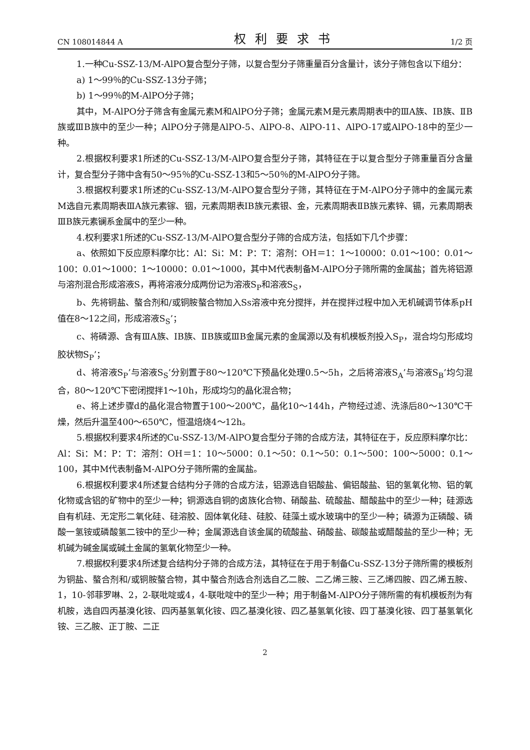CN 108014844 A 权利要求书 1/2 页
1.一种Cu-SSZ-13/M-AlPO复合型分子筛，以复合型分子筛重量百分含量计，该分子筛包含以下组分：
a) 1～99％的Cu-SSZ-13分子筛；
b) 1～99％的M-AlPO分子筛；
其中，M-AlPO分子筛含有金属元素M和AlPO分子筛；金属元素M是元素周期表中的ⅢA族、IB族、ⅡB族或ⅢB族中的至少一种；AlPO分子筛是AlPO-5、AlPO-8、AlPO-11、AlPO-17或AlPO-18中的至少一种。
2.根据权利要求1所述的Cu-SSZ-13/M-AlPO复合型分子筛，其特征在于以复合型分子筛重量百分含量计，复合型分子筛中含有50～95％的Cu-SSZ-13和5～50％的M-AlPO分子筛。
3.根据权利要求1所述的Cu-SSZ-13/M-AlPO复合型分子筛，其特征在于M-AlPO分子筛中的金属元素M选自元素周期表ⅢA族元素镓、铟，元素周期表IB族元素银、金，元素周期表ⅡB族元素锌、镉，元素周期表ⅢB族元素镧系金属中的至少一种。
4.权利要求1所述的Cu-SSZ-13/M-AlPO复合型分子筛的合成方法，包括如下几个步骤：
a、依照如下反应原料摩尔比：Al：Si：M：P：T：溶剂：OH＝1：1～10000：0.01～100：0.01～100：0.01～1000：1～10000：0.01～1000，其中M代表制备M-AlPO分子筛所需的金属盐；首先将铝源与溶剂混合形成溶液S，再将溶液分成两份记为溶液S<sub>P</sub>和溶液S<sub>S</sub>，
b、先将铜盐、螯合剂和/或铜胺螯合物加入Ss溶液中充分搅拌，并在搅拌过程中加入无机碱调节体系pH值在8～12之间，形成溶液S<sub>S</sub>’；
c、将磷源、含有ⅢA族、IB族、ⅡB族或ⅢB金属元素的金属源以及有机模板剂投入S<sub>P</sub>，混合均匀形成均胶状物S<sub>P</sub>’；
d、将溶液S<sub>P</sub>’与溶液S<sub>S</sub>’分别置于80～120℃下预晶化处理0.5～5h，之后将溶液S<sub>A</sub>’与溶液S<sub>B</sub>’均匀混合，80～120℃下密闭搅拌1～10h，形成均匀的晶化混合物；
e、将上述步骤d的晶化混合物置于100～200℃，晶化10～144h，产物经过滤、洗涤后80～130℃干燥，然后升温至400～650℃，恒温焙烧4～12h。
5.根据权利要求4所述的Cu-SSZ-13/M-AlPO复合型分子筛的合成方法，其特征在于，反应原料摩尔比：Al：Si：M：P：T：溶剂：OH＝1：10～5000：0.1～50：0.1～50：0.1～500：100～5000：0.1～100，其中M代表制备M-AlPO分子筛所需的金属盐。
6.根据权利要求4所述复合结构分子筛的合成方法，铝源选自铝酸盐、偏铝酸盐、铝的氢氧化物、铝的氧化物或含铝的矿物中的至少一种；铜源选自铜的卤族化合物、硝酸盐、硫酸盐、醋酸盐中的至少一种；硅源选自有机硅、无定形二氧化硅、硅溶胶、固体氧化硅、硅胶、硅藻土或水玻璃中的至少一种；磷源为正磷酸、磷酸一氢铵或磷酸氢二铵中的至少一种；金属源选自该金属的硫酸盐、硝酸盐、碳酸盐或醋酸盐的至少一种；无机碱为碱金属或碱土金属的氢氧化物至少一种。
7.根据权利要求4所述复合结构分子筛的合成方法，其特征在于用于制备Cu-SSZ-13分子筛所需的模板剂为铜盐、螯合剂和/或铜胺螯合物，其中螯合剂选合剂选自乙二胺、二乙烯三胺、三乙烯四胺、四乙烯五胺、1，10-邻菲罗啉、2，2-联吡啶或4，4-联吡啶中的至少一种；用于制备M-AlPO分子筛所需的有机模板剂为有机胺，选自四丙基溴化铵、四丙基氢氧化铵、四乙基溴化铵、四乙基氢氧化铵、四丁基溴化铵、四丁基氢氧化铵、三乙胺、正丁胺、二正
2